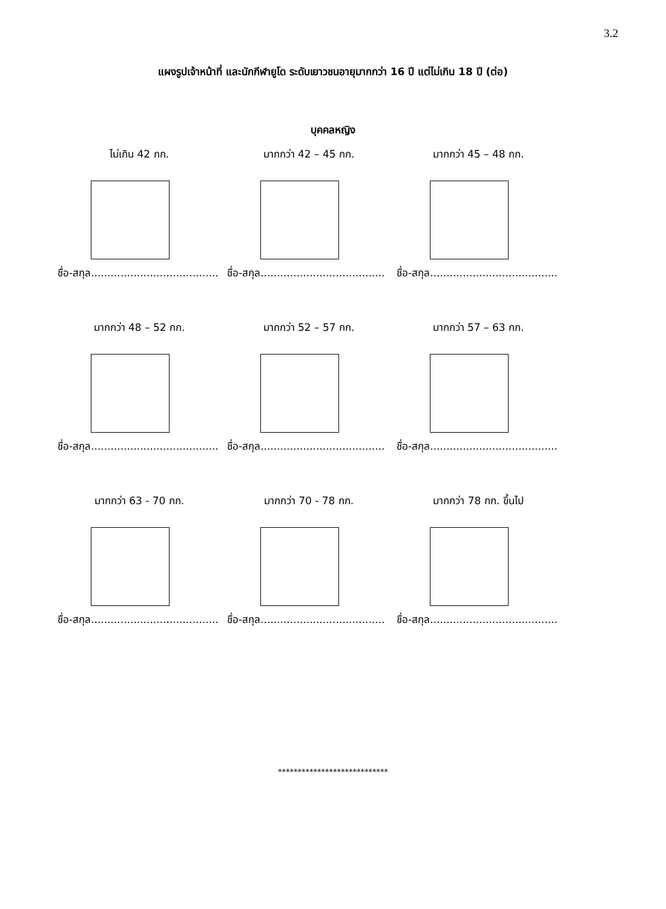3.2
แผงรูปเจ้าหน้าที่ และนักกีฬายูโด ระดับเยาวชนอายุมากกว่า 16 ปี แต่ไม่เกิน 18 ปี (ต่อ)
บุคคลหญิง
ไม่เกิน 42 กก.
ชื่อ-สกุล.......................................
มากกว่า 42 – 45 กก.
ชื่อ-สกุล......................................
มากกว่า 45 – 48 กก.
ชื่อ-สกุล.......................................
มากกว่า 48 – 52 กก.
ชื่อ-สกุล.......................................
มากกว่า 52 – 57 กก.
ชื่อ-สกุล......................................
มากกว่า 57 – 63 กก.
ชื่อ-สกุล.......................................
มากกว่า 63 - 70 กก.
ชื่อ-สกุล.......................................
มากกว่า 70 - 78 กก.
ชื่อ-สกุล......................................
มากกว่า 78 กก. ขึ้นไป
ชื่อ-สกุล.......................................
****************************